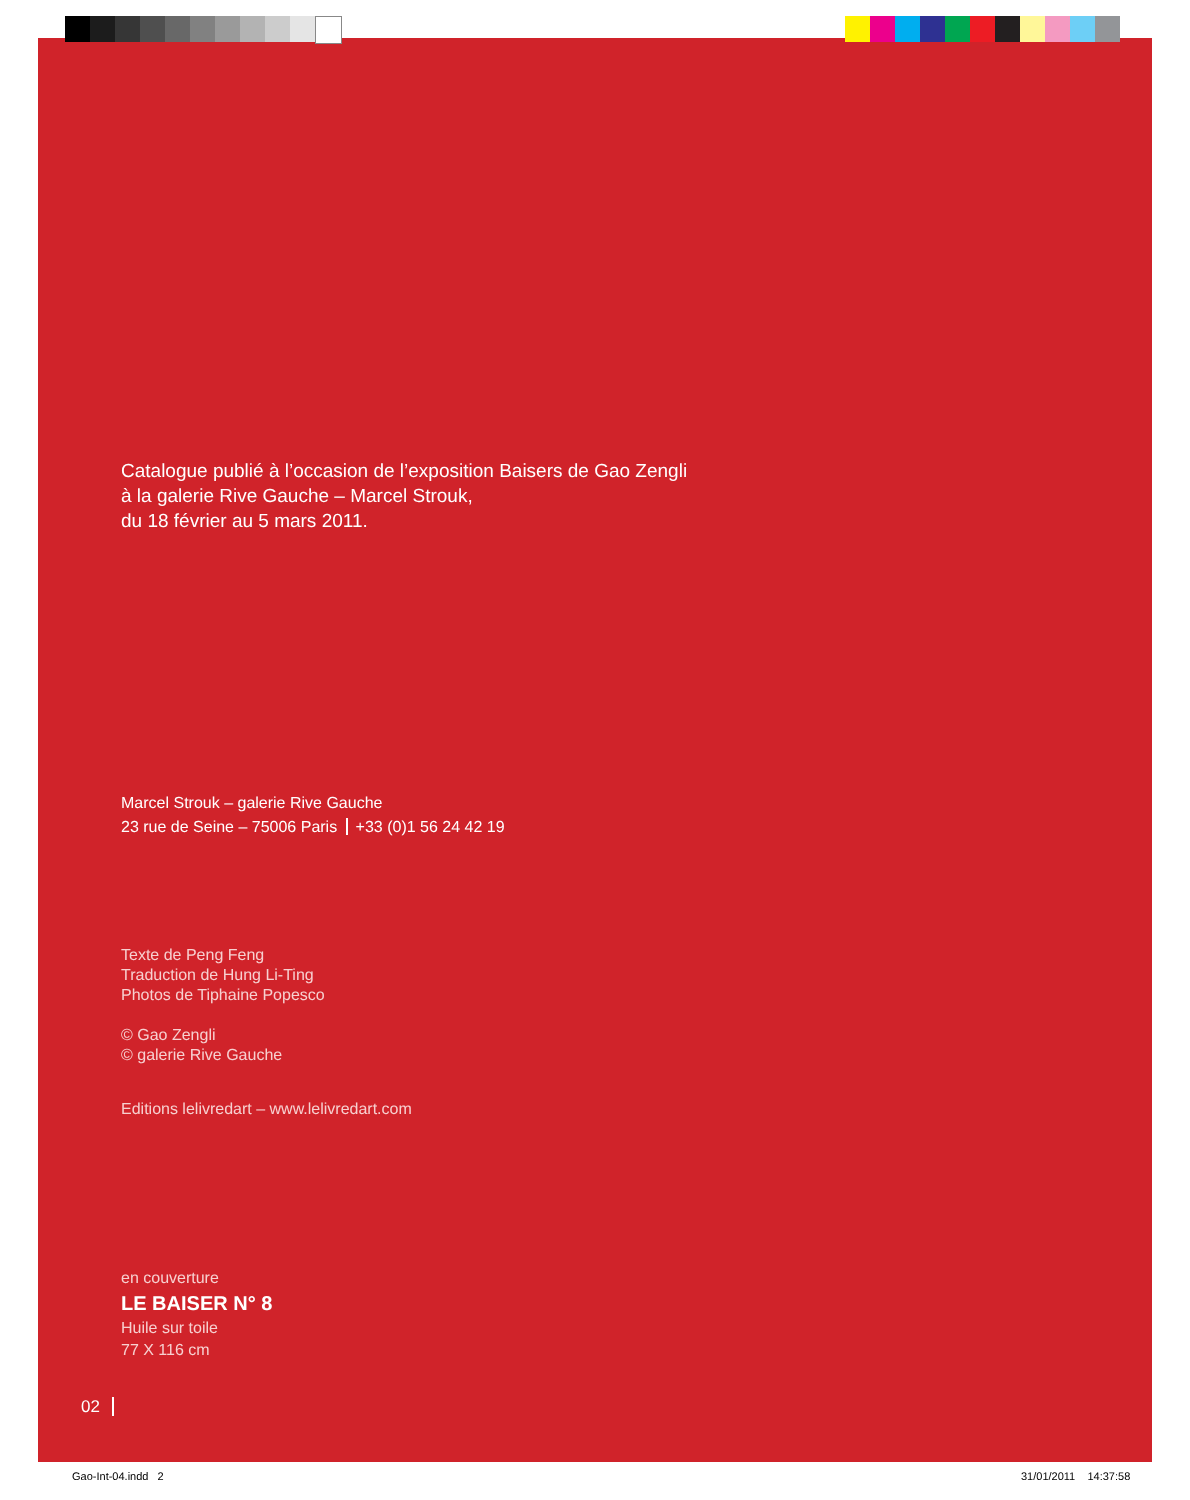Catalogue publié à l’occasion de l’exposition Baisers de Gao Zengli
à la galerie Rive Gauche – Marcel Strouk,
du 18 février au 5 mars 2011.
Marcel Strouk – galerie Rive Gauche
23 rue de Seine – 75006 Paris +33 (0)1 56 24 42 19
Texte de Peng Feng
Traduction de Hung Li-Ting
Photos de Tiphaine Popesco
© Gao Zengli
© galerie Rive Gauche
Editions lelivredart – www.lelivredart.com
en couverture
LE BAISER N° 8
Huile sur toile
77 X 116 cm
02
Gao-Int-04.indd 2 31/01/2011 14:37:58